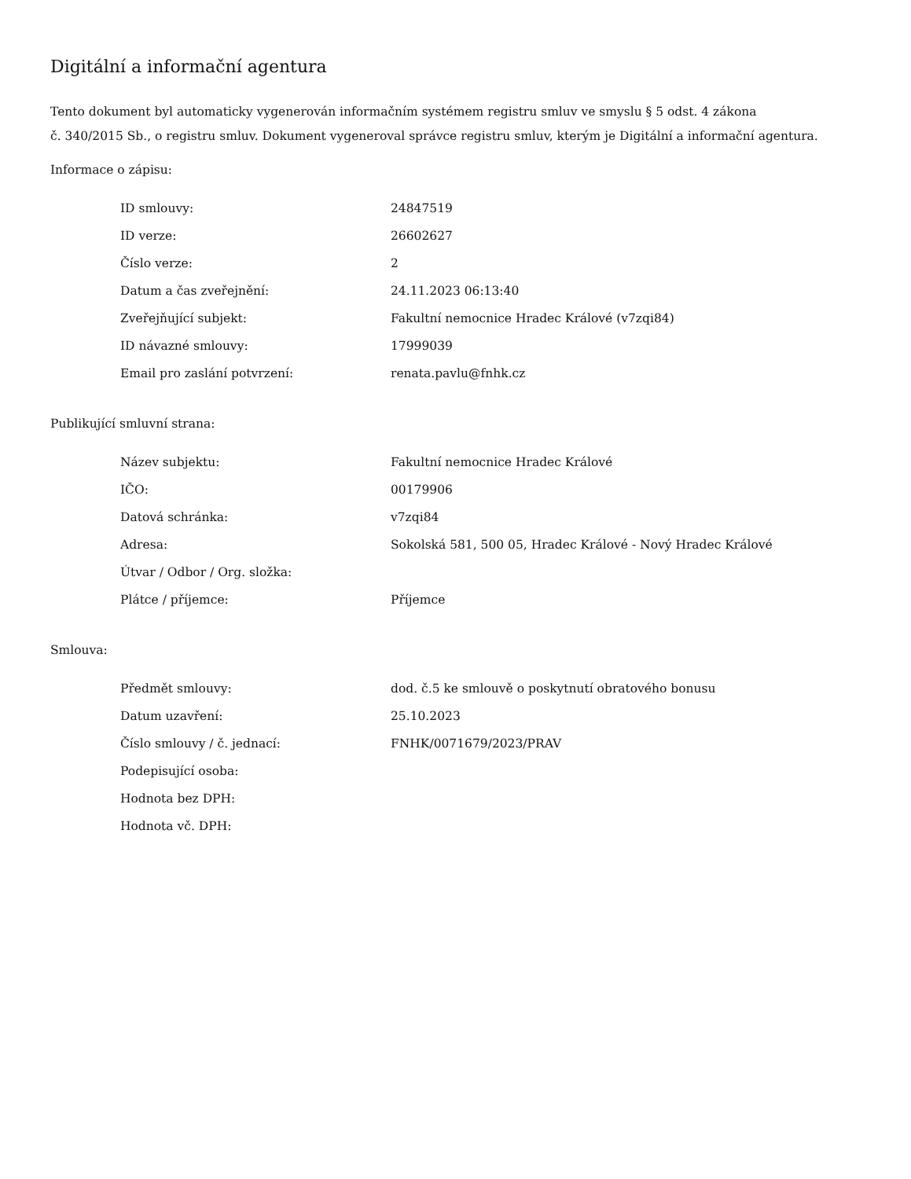Digitální a informační agentura
Tento dokument byl automaticky vygenerován informačním systémem registru smluv ve smyslu § 5 odst. 4 zákona
č. 340/2015 Sb., o registru smluv. Dokument vygeneroval správce registru smluv, kterým je Digitální a informační agentura.
Informace o zápisu:
| ID smlouvy: | 24847519 |
| ID verze: | 26602627 |
| Číslo verze: | 2 |
| Datum a čas zveřejnění: | 24.11.2023 06:13:40 |
| Zveřejňující subjekt: | Fakultní nemocnice Hradec Králové (v7zqi84) |
| ID návazné smlouvy: | 17999039 |
| Email pro zaslání potvrzení: | renata.pavlu@fnhk.cz |
Publikující smluvní strana:
| Název subjektu: | Fakultní nemocnice Hradec Králové |
| IČO: | 00179906 |
| Datová schránka: | v7zqi84 |
| Adresa: | Sokolská 581, 500 05, Hradec Králové - Nový Hradec Králové |
| Útvar / Odbor / Org. složka: | |
| Plátce / příjemce: | Příjemce |
Smlouva:
| Předmět smlouvy: | dod. č.5 ke smlouvě o poskytnutí obratového bonusu |
| Datum uzavření: | 25.10.2023 |
| Číslo smlouvy / č. jednací: | FNHK/0071679/2023/PRAV |
| Podepisující osoba: | |
| Hodnota bez DPH: | |
| Hodnota vč. DPH: | |